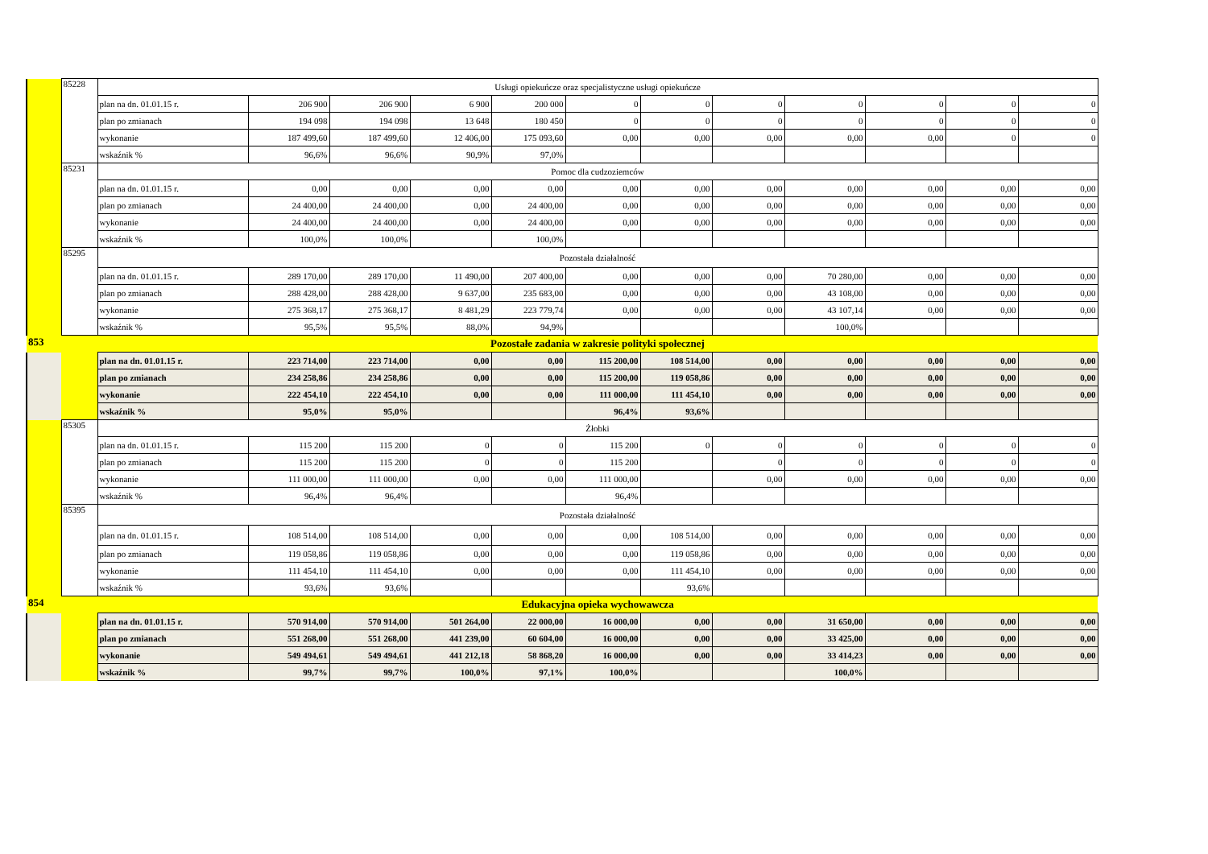| | 85228 | Usługi opiekuńcze oraz specjalistyczne usługi opiekuńcze | | | | | | | | | | | |
| | | plan na dn. 01.01.15 r. | 206 900 | 206 900 | 6 900 | 200 000 | 0 | 0 | 0 | 0 | 0 | 0 | 0 |
| | | plan po zmianach | 194 098 | 194 098 | 13 648 | 180 450 | 0 | 0 | 0 | 0 | 0 | 0 | 0 |
| | | wykonanie | 187 499,60 | 187 499,60 | 12 406,00 | 175 093,60 | 0,00 | 0,00 | 0,00 | 0,00 | 0,00 | 0 | 0 |
| | | wskaźnik % | 96,6% | 96,6% | 90,9% | 97,0% | | | | | | | |
| | 85231 | Pomoc dla cudzoziemców | | | | | | | | | | | |
| | | plan na dn. 01.01.15 r. | 0,00 | 0,00 | 0,00 | 0,00 | 0,00 | 0,00 | 0,00 | 0,00 | 0,00 | 0,00 | 0,00 |
| | | plan po zmianach | 24 400,00 | 24 400,00 | 0,00 | 24 400,00 | 0,00 | 0,00 | 0,00 | 0,00 | 0,00 | 0,00 | 0,00 |
| | | wykonanie | 24 400,00 | 24 400,00 | 0,00 | 24 400,00 | 0,00 | 0,00 | 0,00 | 0,00 | 0,00 | 0,00 | 0,00 |
| | | wskaźnik % | 100,0% | 100,0% | | 100,0% | | | | | | | |
| | 85295 | Pozostała działalność | | | | | | | | | | | |
| | | plan na dn. 01.01.15 r. | 289 170,00 | 289 170,00 | 11 490,00 | 207 400,00 | 0,00 | 0,00 | 0,00 | 70 280,00 | 0,00 | 0,00 | 0,00 |
| | | plan po zmianach | 288 428,00 | 288 428,00 | 9 637,00 | 235 683,00 | 0,00 | 0,00 | 0,00 | 43 108,00 | 0,00 | 0,00 | 0,00 |
| | | wykonanie | 275 368,17 | 275 368,17 | 8 481,29 | 223 779,74 | 0,00 | 0,00 | 0,00 | 43 107,14 | 0,00 | 0,00 | 0,00 |
| | | wskaźnik % | 95,5% | 95,5% | 88,0% | 94,9% | | | | 100,0% | | | |
| 853 | | Pozostałe zadania w zakresie polityki społecznej | | | | | | | | | | | |
| | | plan na dn. 01.01.15 r. | 223 714,00 | 223 714,00 | 0,00 | 0,00 | 115 200,00 | 108 514,00 | 0,00 | 0,00 | 0,00 | 0,00 | 0,00 |
| | | plan po zmianach | 234 258,86 | 234 258,86 | 0,00 | 0,00 | 115 200,00 | 119 058,86 | 0,00 | 0,00 | 0,00 | 0,00 | 0,00 |
| | | wykonanie | 222 454,10 | 222 454,10 | 0,00 | 0,00 | 111 000,00 | 111 454,10 | 0,00 | 0,00 | 0,00 | 0,00 | 0,00 |
| | | wskaźnik % | 95,0% | 95,0% | | | 96,4% | 93,6% | | | | | |
| | 85305 | Żłobki | | | | | | | | | | | |
| | | plan na dn. 01.01.15 r. | 115 200 | 115 200 | 0 | 0 | 115 200 | 0 | 0 | 0 | 0 | 0 | 0 |
| | | plan po zmianach | 115 200 | 115 200 | 0 | 0 | 115 200 | | 0 | 0 | 0 | 0 | 0 |
| | | wykonanie | 111 000,00 | 111 000,00 | 0,00 | 0,00 | 111 000,00 | | 0,00 | 0,00 | 0,00 | 0,00 | 0,00 |
| | | wskaźnik % | 96,4% | 96,4% | | | 96,4% | | | | | | |
| | 85395 | Pozostała działalność | | | | | | | | | | | |
| | | plan na dn. 01.01.15 r. | 108 514,00 | 108 514,00 | 0,00 | 0,00 | 0,00 | 108 514,00 | 0,00 | 0,00 | 0,00 | 0,00 | 0,00 |
| | | plan po zmianach | 119 058,86 | 119 058,86 | 0,00 | 0,00 | 0,00 | 119 058,86 | 0,00 | 0,00 | 0,00 | 0,00 | 0,00 |
| | | wykonanie | 111 454,10 | 111 454,10 | 0,00 | 0,00 | 0,00 | 111 454,10 | 0,00 | 0,00 | 0,00 | 0,00 | 0,00 |
| | | wskaźnik % | 93,6% | 93,6% | | | | 93,6% | | | | | |
| 854 | | Edukacyjna opieka wychowawcza | | | | | | | | | | | |
| | | plan na dn. 01.01.15 r. | 570 914,00 | 570 914,00 | 501 264,00 | 22 000,00 | 16 000,00 | 0,00 | 0,00 | 31 650,00 | 0,00 | 0,00 | 0,00 |
| | | plan po zmianach | 551 268,00 | 551 268,00 | 441 239,00 | 60 604,00 | 16 000,00 | 0,00 | 0,00 | 33 425,00 | 0,00 | 0,00 | 0,00 |
| | | wykonanie | 549 494,61 | 549 494,61 | 441 212,18 | 58 868,20 | 16 000,00 | 0,00 | 0,00 | 33 414,23 | 0,00 | 0,00 | 0,00 |
| | | wskaźnik % | 99,7% | 99,7% | 100,0% | 97,1% | 100,0% | | | 100,0% | | | |